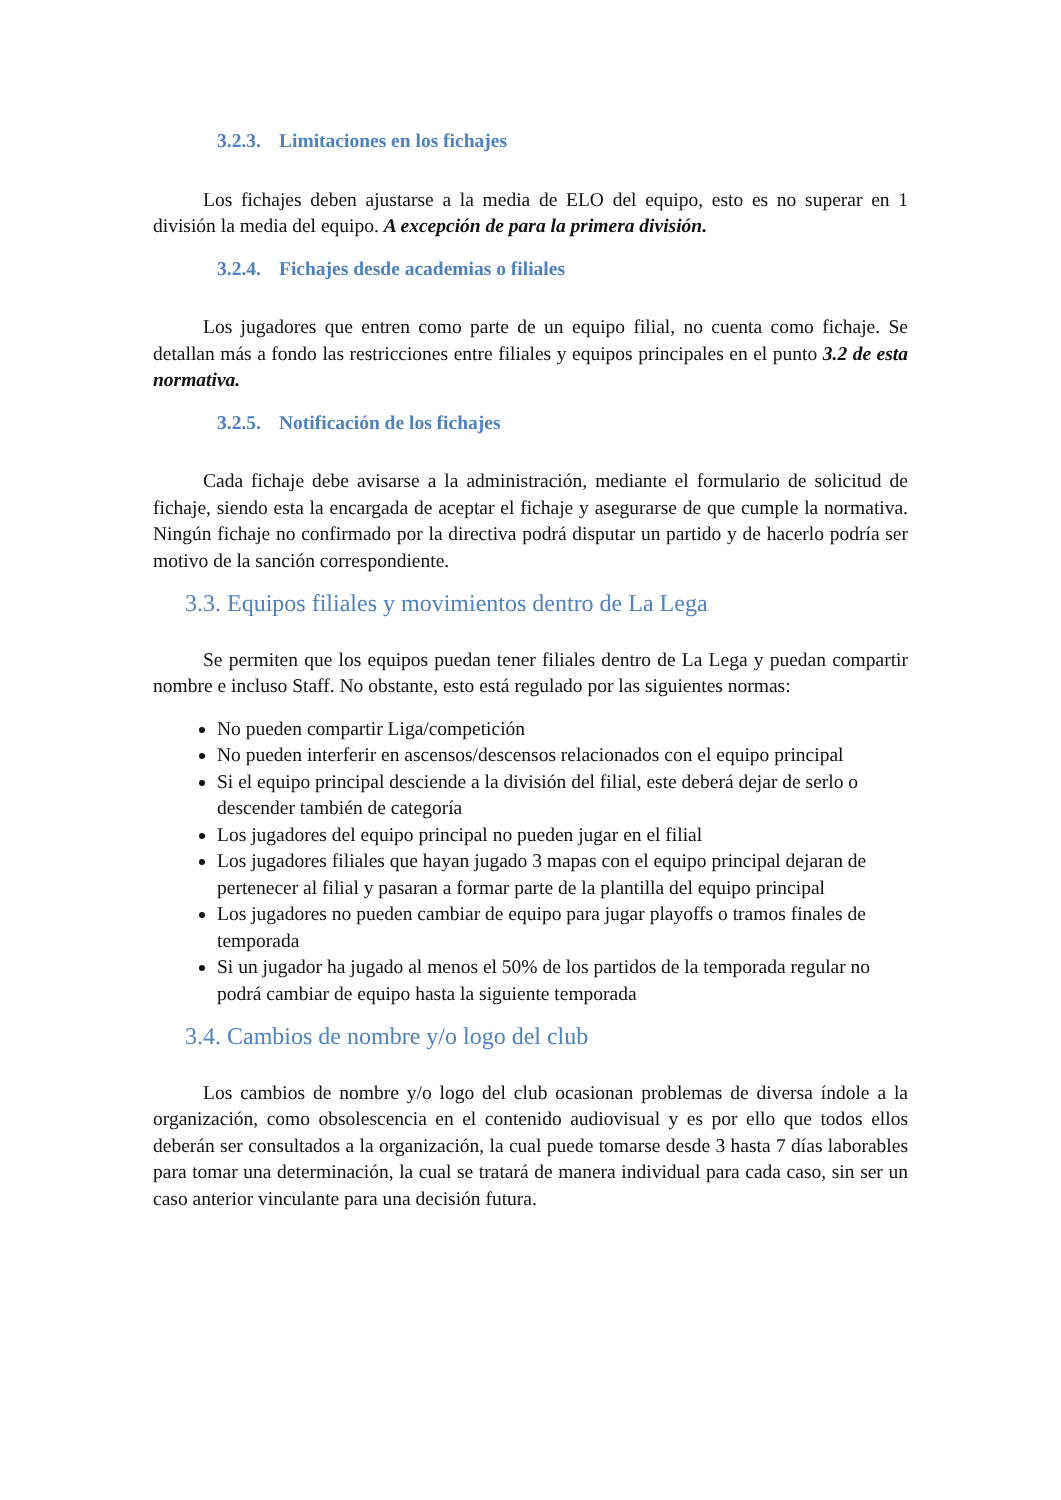3.2.3. Limitaciones en los fichajes
Los fichajes deben ajustarse a la media de ELO del equipo, esto es no superar en 1 división la media del equipo. A excepción de para la primera división.
3.2.4. Fichajes desde academias o filiales
Los jugadores que entren como parte de un equipo filial, no cuenta como fichaje. Se detallan más a fondo las restricciones entre filiales y equipos principales en el punto 3.2 de esta normativa.
3.2.5. Notificación de los fichajes
Cada fichaje debe avisarse a la administración, mediante el formulario de solicitud de fichaje, siendo esta la encargada de aceptar el fichaje y asegurarse de que cumple la normativa. Ningún fichaje no confirmado por la directiva podrá disputar un partido y de hacerlo podría ser motivo de la sanción correspondiente.
3.3. Equipos filiales y movimientos dentro de La Lega
Se permiten que los equipos puedan tener filiales dentro de La Lega y puedan compartir nombre e incluso Staff. No obstante, esto está regulado por las siguientes normas:
No pueden compartir Liga/competición
No pueden interferir en ascensos/descensos relacionados con el equipo principal
Si el equipo principal desciende a la división del filial, este deberá dejar de serlo o descender también de categoría
Los jugadores del equipo principal no pueden jugar en el filial
Los jugadores filiales que hayan jugado 3 mapas con el equipo principal dejaran de pertenecer al filial y pasaran a formar parte de la plantilla del equipo principal
Los jugadores no pueden cambiar de equipo para jugar playoffs o tramos finales de temporada
Si un jugador ha jugado al menos el 50% de los partidos de la temporada regular no podrá cambiar de equipo hasta la siguiente temporada
3.4. Cambios de nombre y/o logo del club
Los cambios de nombre y/o logo del club ocasionan problemas de diversa índole a la organización, como obsolescencia en el contenido audiovisual y es por ello que todos ellos deberán ser consultados a la organización, la cual puede tomarse desde 3 hasta 7 días laborables para tomar una determinación, la cual se tratará de manera individual para cada caso, sin ser un caso anterior vinculante para una decisión futura.